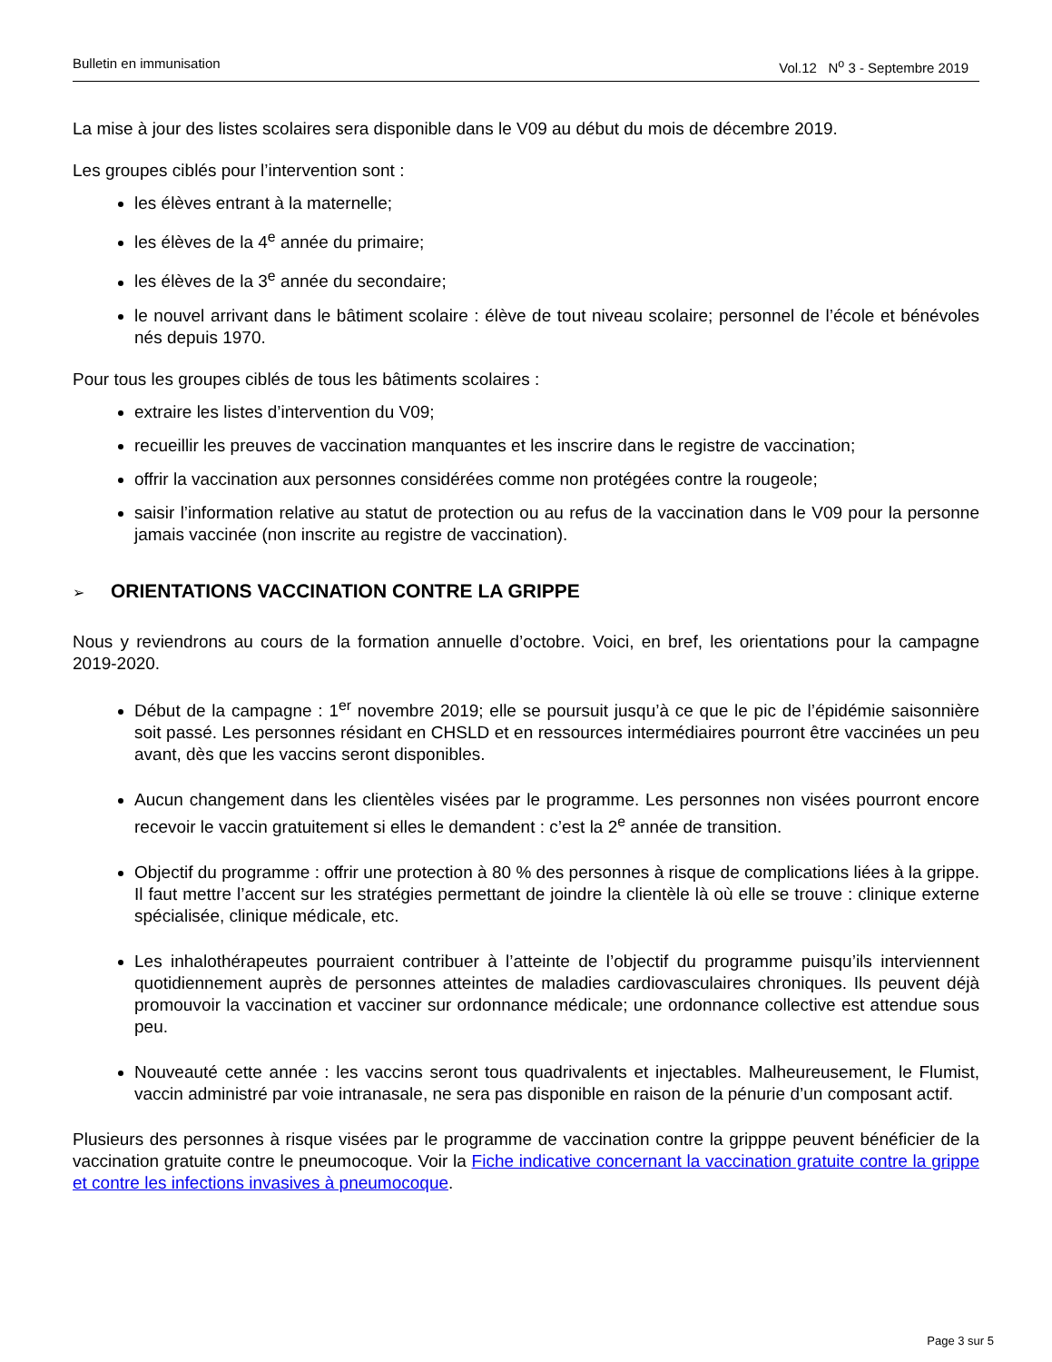Bulletin en immunisation Vol.12 N<sup>o</sup> 3 - Septembre 2019
La mise à jour des listes scolaires sera disponible dans le V09 au début du mois de décembre 2019.
Les groupes ciblés pour l’intervention sont :
les élèves entrant à la maternelle;
les élèves de la 4<sup>e</sup> année du primaire;
les élèves de la 3<sup>e</sup> année du secondaire;
le nouvel arrivant dans le bâtiment scolaire : élève de tout niveau scolaire; personnel de l’école et bénévoles nés depuis 1970.
Pour tous les groupes ciblés de tous les bâtiments scolaires :
extraire les listes d’intervention du V09;
recueillir les preuves de vaccination manquantes et les inscrire dans le registre de vaccination;
offrir la vaccination aux personnes considérées comme non protégées contre la rougeole;
saisir l’information relative au statut de protection ou au refus de la vaccination dans le V09 pour la personne jamais vaccinée (non inscrite au registre de vaccination).
➢ ORIENTATIONS VACCINATION CONTRE LA GRIPPE
Nous y reviendrons au cours de la formation annuelle d’octobre. Voici, en bref, les orientations pour la campagne 2019-2020.
Début de la campagne : 1<sup>er</sup> novembre 2019; elle se poursuit jusqu’à ce que le pic de l’épidémie saisonnière soit passé. Les personnes résidant en CHSLD et en ressources intermédiaires pourront être vaccinées un peu avant, dès que les vaccins seront disponibles.
Aucun changement dans les clientèles visées par le programme. Les personnes non visées pourront encore recevoir le vaccin gratuitement si elles le demandent : c’est la 2<sup>e</sup> année de transition.
Objectif du programme : offrir une protection à 80 % des personnes à risque de complications liées à la grippe. Il faut mettre l’accent sur les stratégies permettant de joindre la clientèle là où elle se trouve : clinique externe spécialisée, clinique médicale, etc.
Les inhalothérapeutes pourraient contribuer à l’atteinte de l’objectif du programme puisqu’ils interviennent quotidiennement auprès de personnes atteintes de maladies cardiovasculaires chroniques. Ils peuvent déjà promouvoir la vaccination et vacciner sur ordonnance médicale; une ordonnance collective est attendue sous peu.
Nouveauté cette année : les vaccins seront tous quadrivalents et injectables. Malheureusement, le Flumist, vaccin administré par voie intranasale, ne sera pas disponible en raison de la pénurie d’un composant actif.
Plusieurs des personnes à risque visées par le programme de vaccination contre la gripppe peuvent bénéficier de la vaccination gratuite contre le pneumocoque. Voir la Fiche indicative concernant la vaccination gratuite contre la grippe et contre les infections invasives à pneumocoque.
Page 3 sur 5